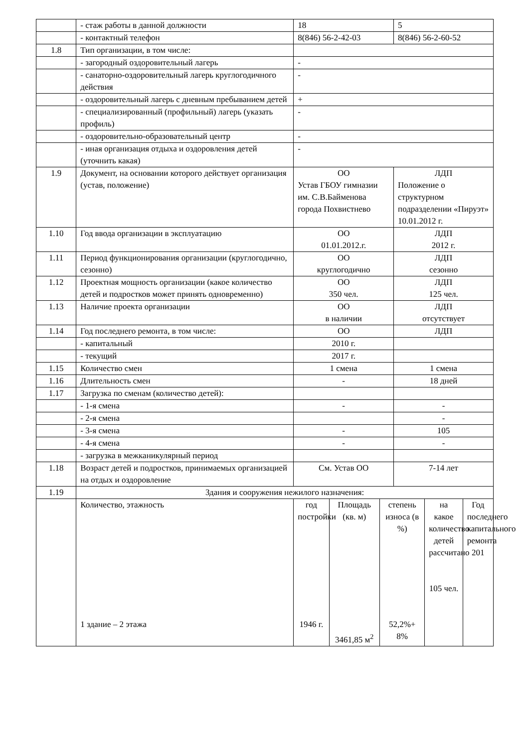| | - стаж работы в данной должности | 18 | | | 5 | | |
| | - контактный телефон | 8(846) 56-2-42-03 | | | 8(846) 56-2-60-52 | | |
| 1.8 | Тип организации, в том числе: | | | | | | |
| | - загородный оздоровительный лагерь | - | | | | | |
| | - санаторно-оздоровительный лагерь круглогодичного действия | - | | | | | |
| | - оздоровительный лагерь с дневным пребыванием детей | + | | | | | |
| | - специализированный (профильный) лагерь (указать профиль) | - | | | | | |
| | - оздоровительно-образовательный центр | - | | | | | |
| | - иная организация отдыха и оздоровления детей (уточнить какая) | - | | | | | |
| 1.9 | Документ, на основании которого действует организация (устав, положение) | ОО Устав ГБОУ гимназии им. С.В.Байменова города Похвистнево | | | ЛДП Положение о структурном подразделении «Пируэт» 10.01.2012 г. | | |
| 1.10 | Год ввода организации в эксплуатацию | ОО 01.01.2012.г. | | | ЛДП 2012 г. | | |
| 1.11 | Период функционирования организации (круглогодично, сезонно) | ОО круглогодично | | | ЛДП сезонно | | |
| 1.12 | Проектная мощность организации (какое количество детей и подростков может принять одновременно) | ОО 350 чел. | | | ЛДП 125 чел. | | |
| 1.13 | Наличие проекта организации | ОО в наличии | | | ЛДП отсутствует | | |
| 1.14 | Год последнего ремонта, в том числе: | ОО | | | ЛДП | | |
| | - капитальный | 2010 г. | | | | | |
| | - текущий | 2017 г. | | | | | |
| 1.15 | Количество смен | 1 смена | | | 1 смена | | |
| 1.16 | Длительность смен | - | | | 18 дней | | |
| 1.17 | Загрузка по сменам (количество детей): | | | | | | |
| | - 1-я смена | - | | | - | | |
| | - 2-я смена | | | | - | | |
| | - 3-я смена | - | | | 105 | | |
| | - 4-я смена | - | | | - | | |
| | - загрузка в межканикулярный период | | | | | | |
| 1.18 | Возраст детей и подростков, принимаемых организацией на отдых и оздоровление | См. Устав ОО | | | 7-14 лет | | |
| 1.19 | Здания и сооружения нежилого назначения: | | | | | | |
| | Количество, этажность 1 здание – 2 этажа | год постройки 1946 г. | Площадь (кв. м) 3461,85 м<sup>2</sup> | степень износа (в %) 52,2%+ 8% | | на какое количество детей рассчитано 105 чел. | Год последнего капитального ремонта 201 |